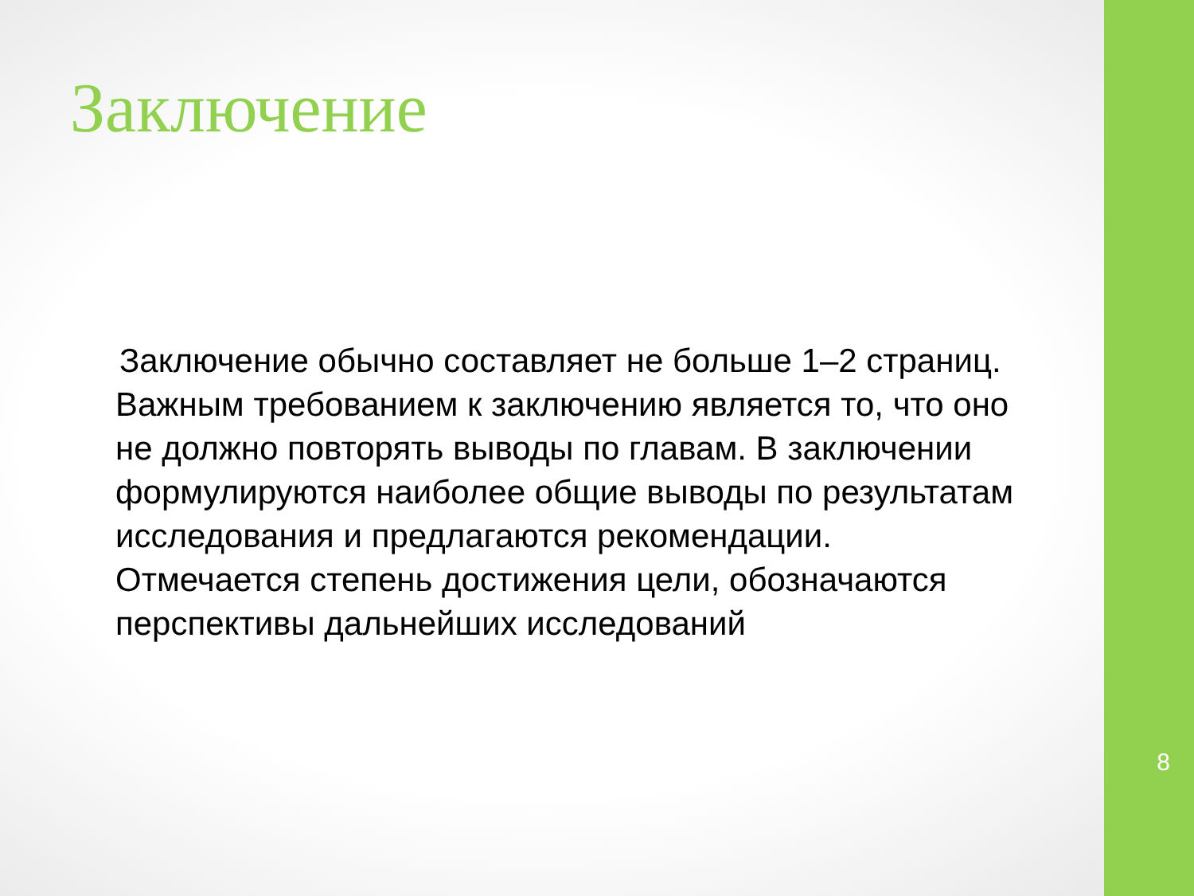Заключение
Заключение обычно составляет не больше 1–2 страниц. Важным требованием к заключению является то, что оно не должно повторять выводы по главам. В заключении формулируются наиболее общие выводы по результатам исследования и предлагаются рекомендации. Отмечается степень достижения цели, обозначаются перспективы дальнейших исследований
8